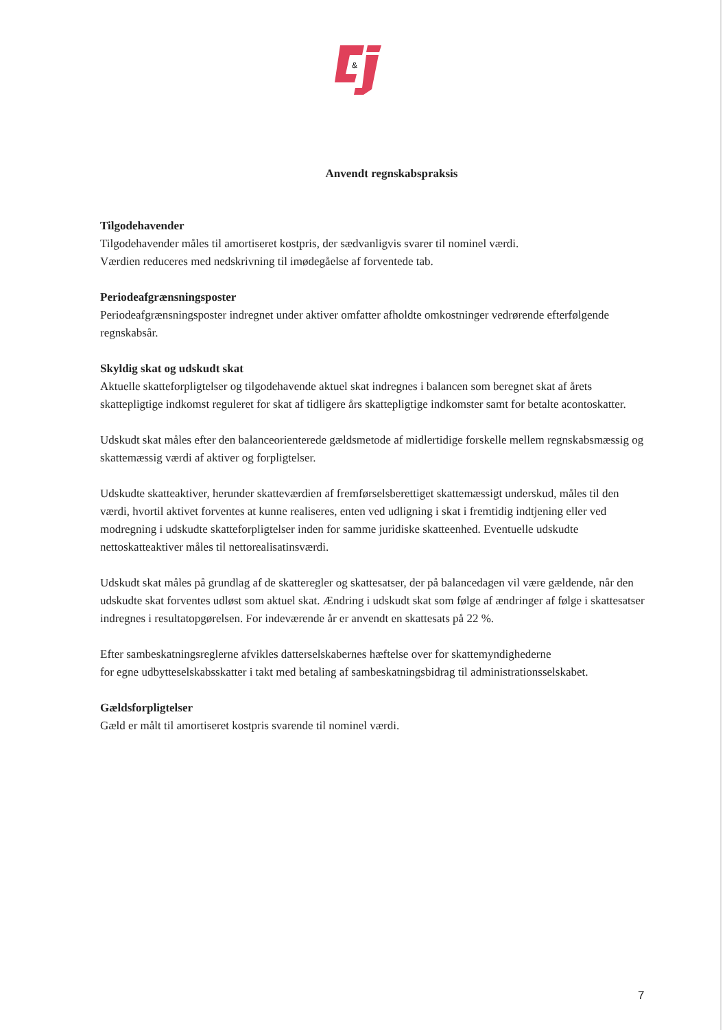&
Anvendt regnskabspraksis
Tilgodehavender
Tilgodehavender måles til amortiseret kostpris, der sædvanligvis svarer til nominel værdi.
Værdien reduceres med nedskrivning til imødegåelse af forventede tab.
Periodeafgrænsningsposter
Periodeafgrænsningsposter indregnet under aktiver omfatter afholdte omkostninger vedrørende efterfølgende regnskabsår.
Skyldig skat og udskudt skat
Aktuelle skatteforpligtelser og tilgodehavende aktuel skat indregnes i balancen som beregnet skat af årets skattepligtige indkomst reguleret for skat af tidligere års skattepligtige indkomster samt for betalte acontoskatter.
Udskudt skat måles efter den balanceorienterede gældsmetode af midlertidige forskelle mellem regnskabsmæssig og skattemæssig værdi af aktiver og forpligtelser.
Udskudte skatteaktiver, herunder skatteværdien af fremførselsberettiget skattemæssigt underskud, måles til den værdi, hvortil aktivet forventes at kunne realiseres, enten ved udligning i skat i fremtidig indtjening eller ved modregning i udskudte skatteforpligtelser inden for samme juridiske skatteenhed. Eventuelle udskudte nettoskatteaktiver måles til nettorealisatinsværdi.
Udskudt skat måles på grundlag af de skatteregler og skattesatser, der på balancedagen vil være gældende, når den udskudte skat forventes udløst som aktuel skat. Ændring i udskudt skat som følge af ændringer af følge i skattesatser indregnes i resultatopgørelsen. For indeværende år er anvendt en skattesats på 22 %.
Efter sambeskatningsreglerne afvikles datterselskabernes hæftelse over for skattemyndighederne
for egne udbytteselskabsskatter i takt med betaling af sambeskatningsbidrag til administrationsselskabet.
Gældsforpligtelser
Gæld er målt til amortiseret kostpris svarende til nominel værdi.
7